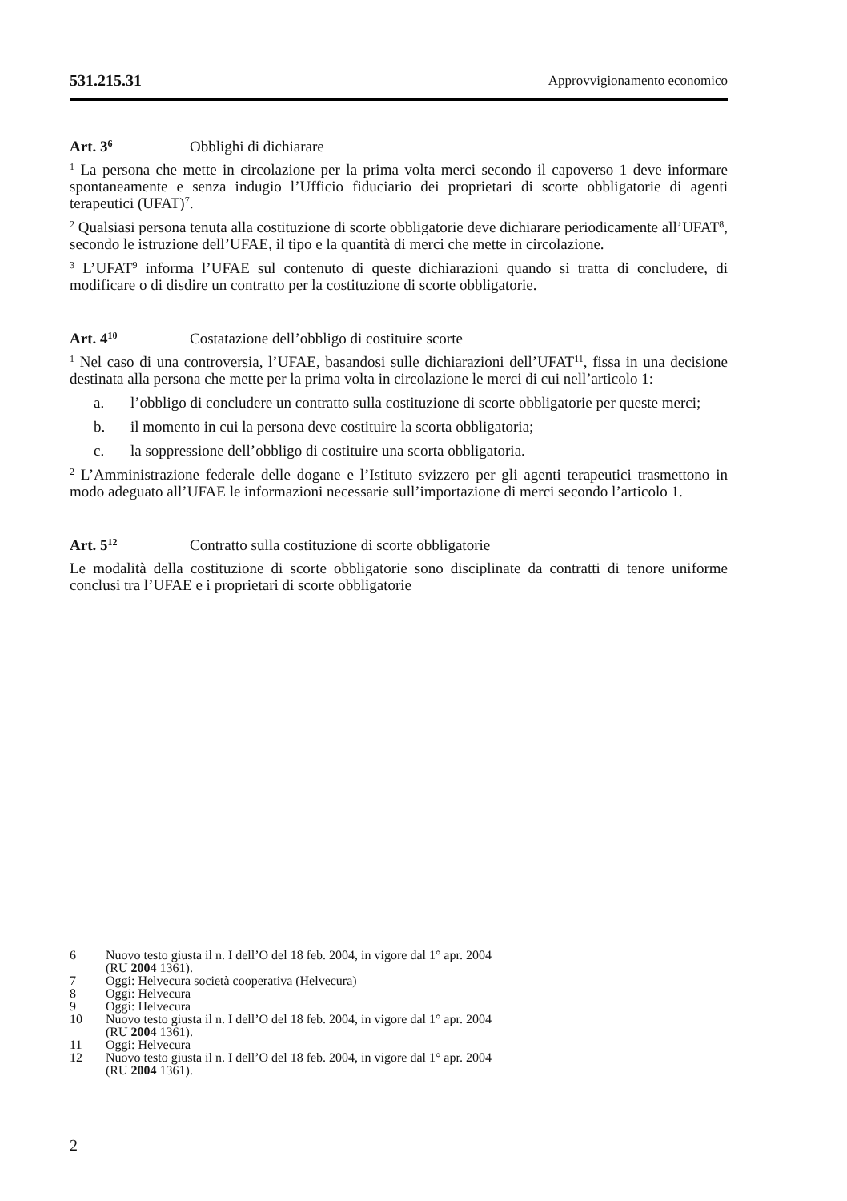531.215.31 Approvvigionamento economico
Art. 3<sup>6</sup> Obblighi di dichiarare
<sup>1</sup> La persona che mette in circolazione per la prima volta merci secondo il capoverso 1 deve informare spontaneamente e senza indugio l’Ufficio fiduciario dei proprietari di scorte obbligatorie di agenti terapeutici (UFAT)<sup>7</sup>.
<sup>2</sup> Qualsiasi persona tenuta alla costituzione di scorte obbligatorie deve dichiarare periodicamente all’UFAT<sup>8</sup>, secondo le istruzione dell’UFAE, il tipo e la quantità di merci che mette in circolazione.
<sup>3</sup> L’UFAT<sup>9</sup> informa l’UFAE sul contenuto di queste dichiarazioni quando si tratta di concludere, di modificare o di disdire un contratto per la costituzione di scorte obbligatorie.
Art. 4<sup>10</sup> Costatazione dell’obbligo di costituire scorte
<sup>1</sup> Nel caso di una controversia, l’UFAE, basandosi sulle dichiarazioni dell’UFAT<sup>11</sup>, fissa in una decisione destinata alla persona che mette per la prima volta in circolazione le merci di cui nell’articolo 1:
a. l’obbligo di concludere un contratto sulla costituzione di scorte obbligatorie per queste merci;
b. il momento in cui la persona deve costituire la scorta obbligatoria;
c. la soppressione dell’obbligo di costituire una scorta obbligatoria.
<sup>2</sup> L’Amministrazione federale delle dogane e l’Istituto svizzero per gli agenti terapeutici trasmettono in modo adeguato all’UFAE le informazioni necessarie sull’importazione di merci secondo l’articolo 1.
Art. 5<sup>12</sup> Contratto sulla costituzione di scorte obbligatorie
Le modalità della costituzione di scorte obbligatorie sono disciplinate da contratti di tenore uniforme conclusi tra l’UFAE e i proprietari di scorte obbligatorie
6 Nuovo testo giusta il n. I dell’O del 18 feb. 2004, in vigore dal 1° apr. 2004
(RU 2004 1361).
7 Oggi: Helvecura società cooperativa (Helvecura)
8 Oggi: Helvecura
9 Oggi: Helvecura
10 Nuovo testo giusta il n. I dell’O del 18 feb. 2004, in vigore dal 1° apr. 2004
(RU 2004 1361).
11 Oggi: Helvecura
12 Nuovo testo giusta il n. I dell’O del 18 feb. 2004, in vigore dal 1° apr. 2004
(RU 2004 1361).
2